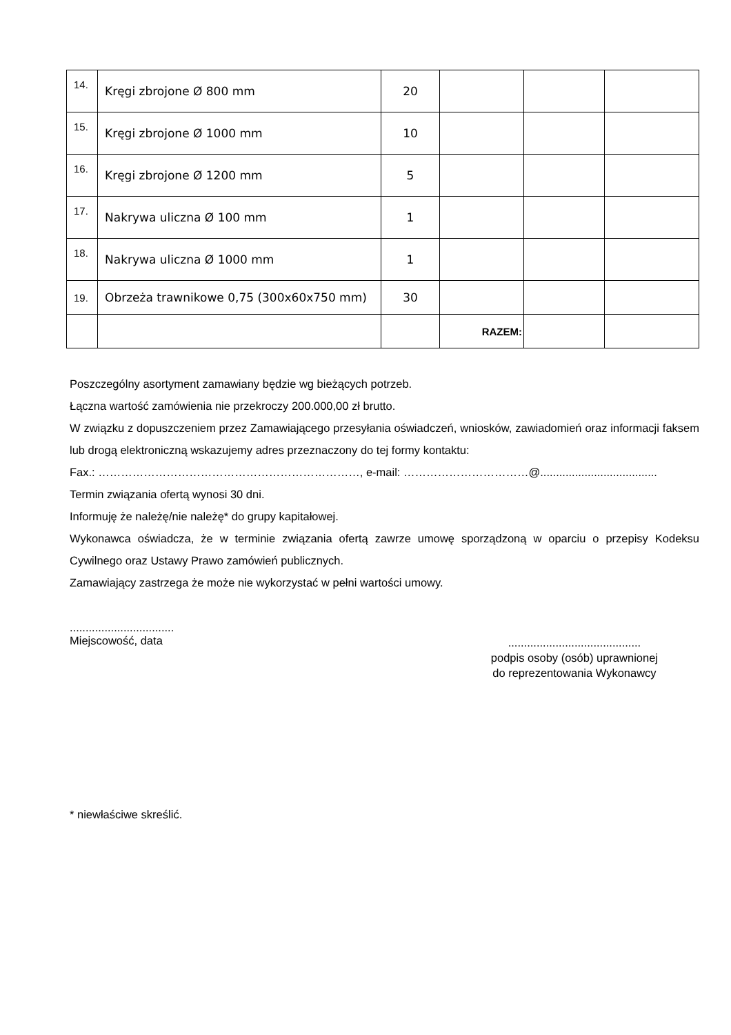| 14. | Kręgi zbrojone Ø 800 mm | 20 | | | |
| 15. | Kręgi zbrojone Ø 1000 mm | 10 | | | |
| 16. | Kręgi zbrojone Ø 1200 mm | 5 | | | |
| 17. | Nakrywa uliczna Ø 100 mm | 1 | | | |
| 18. | Nakrywa uliczna Ø 1000 mm | 1 | | | |
| 19. | Obrzeża trawnikowe 0,75 (300x60x750 mm) | 30 | | | |
| | | | RAZEM: | | |
Poszczególny asortyment zamawiany będzie wg bieżących potrzeb.
Łączna wartość zamówienia nie przekroczy 200.000,00 zł brutto.
W związku z dopuszczeniem przez Zamawiającego przesyłania oświadczeń, wniosków, zawiadomień oraz informacji faksem lub drogą elektroniczną wskazujemy adres przeznaczony do tej formy kontaktu:
Fax.: ……………………………………………………………, e-mail: ……………………………@.....................................
Termin związania ofertą wynosi 30 dni.
Informuję że należę/nie należę* do grupy kapitałowej.
Wykonawca oświadcza, że w terminie związania ofertą zawrze umowę sporządzoną w oparciu o przepisy Kodeksu Cywilnego oraz Ustawy Prawo zamówień publicznych.
Zamawiający zastrzega że może nie wykorzystać w pełni wartości umowy.
.................................
Miejscowość, data
..........................................
podpis osoby (osób) uprawnionej
do reprezentowania Wykonawcy
* niewłaściwe skreślić.